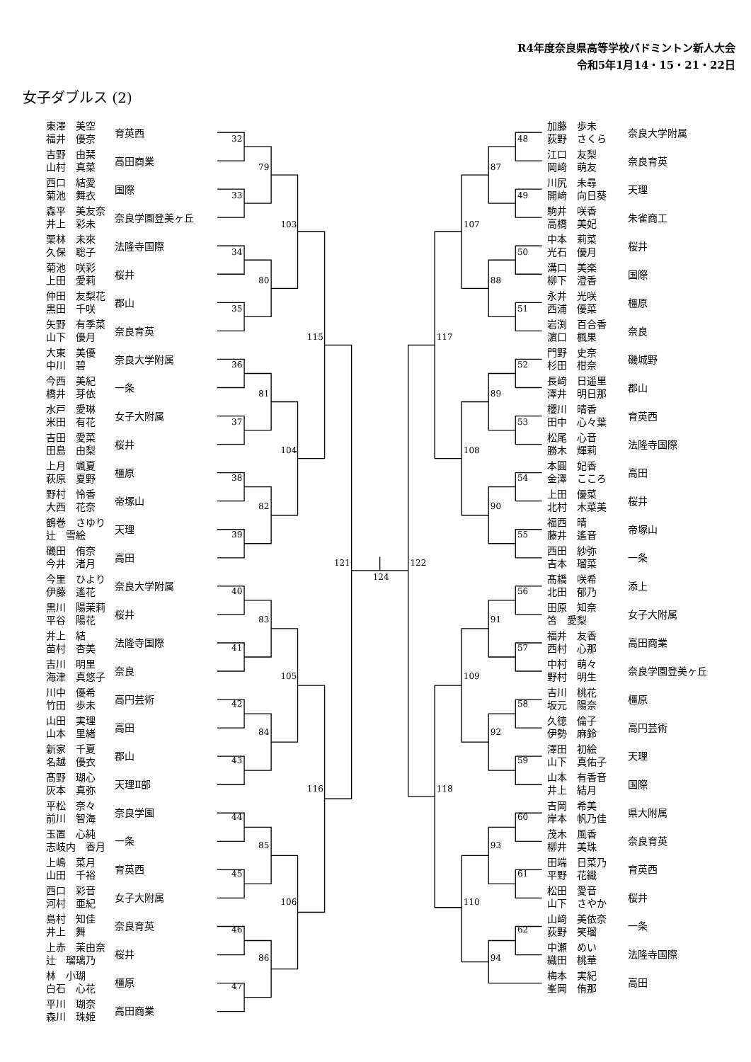R4年度奈良県高等学校バドミントン新人大会
令和5年1月14・15・21・22日
女子ダブルス (2)
東澤　美空
福井　優奈
育英西
吉野　由栞
山村　真菜
高田商業
西口　結愛
菊池　舞衣
国際
森平　美友奈
井上　彩未
奈良学園登美ヶ丘
栗林　未來
久保　聡子
法隆寺国際
菊池　咲彩
上田　愛莉
桜井
仲田　友梨花
黒田　千咲
郡山
矢野　有季菜
山下　優月
奈良育英
大東　美優
中川　碧
奈良大学附属
今西　美紀
橋井　芽依
一条
水戸　愛琳
米田　有花
女子大附属
吉田　愛菜
田島　由梨
桜井
上月　颯夏
萩原　夏野
橿原
野村　怜香
大西　花奈
帝塚山
鶴巻　さゆり
辻　雪絵
天理
磯田　侑奈
今井　渚月
高田
今里　ひより
伊藤　遙花
奈良大学附属
黒川　陽茉莉
平谷　陽花
桜井
井上　結
苗村　杏美
法隆寺国際
吉川　明里
海津　真悠子
奈良
川中　優希
竹田　歩未
高円芸術
山田　実理
山本　里緒
高田
新家　千夏
名越　優衣
郡山
髙野　瑚心
灰本　真弥
天理Ⅱ部
平松　奈々
前川　智海
奈良学園
玉置　心純
志岐内　香月
一条
上嶋　菜月
山田　千裕
育英西
西口　彩音
河村　亜紀
女子大附属
島村　知佳
井上　舞
奈良育英
上赤　茉由奈
辻　瑠璃乃
桜井
林　小瑚
白石　心花
橿原
平川　瑚奈
森川　珠姫
高田商業
32
33
34
35
36
37
38
39
40
41
42
43
44
45
46
47
79
80
81
82
83
84
85
86
103
104
105
106
115
116
121
124
122
48
49
50
51
52
53
54
55
56
57
58
59
60
61
62
87
88
89
90
91
92
93
94
107
108
109
110
117
118
加藤　歩未
荻野　さくら
奈良大学附属
江口　友梨
岡﨑　萌友
奈良育英
川尻　未尋
開﨑　向日葵
天理
駒井　咲香
高橋　美妃
朱雀商工
中本　莉菜
光石　優月
桜井
溝口　美楽
柳下　澄香
国際
永井　光咲
西浦　優菜
橿原
岩渕　百合香
濵口　楓果
奈良
門野　史奈
杉田　柑奈
磯城野
長﨑　日遥里
澤井　明日那
郡山
櫻川　晴香
田中　心々葉
育英西
松尾　心音
勝木　輝莉
法隆寺国際
本圓　妃香
金澤　こころ
高田
上田　優菜
北村　木菜美
桜井
福西　晴
藤井　遙音
帝塚山
西田　紗弥
吉本　瑠菜
一条
髙橋　咲希
北田　郁乃
添上
田原　知奈
笘　愛梨
女子大附属
福井　友香
西村　心那
高田商業
中村　萌々
野村　明生
奈良学園登美ヶ丘
吉川　桃花
坂元　陽奈
橿原
久徳　倫子
伊勢　麻鈴
高円芸術
澤田　初絵
山下　真佑子
天理
山本　有香音
井上　結月
国際
吉岡　希美
岸本　帆乃佳
県大附属
茂木　風香
柳井　美珠
奈良育英
田端　日菜乃
平野　花織
育英西
松田　愛音
山下　さやか
桜井
山﨑　美依奈
荻野　笑瑠
一条
中瀬　めい
織田　桃華
法隆寺国際
梅本　実紀
峯岡　侑那
高田